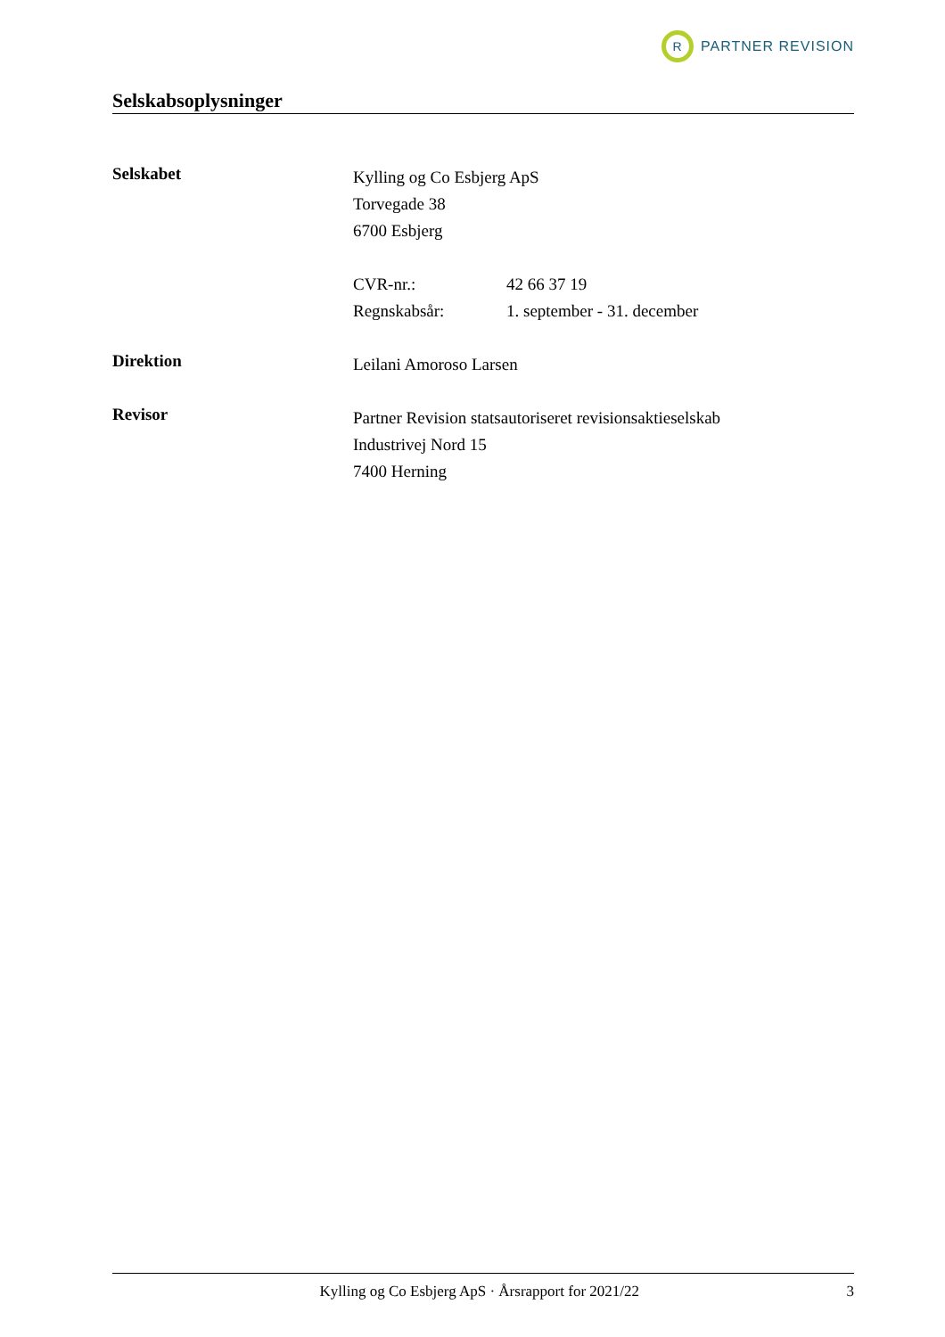R
PARTNER REVISION
Selskabsoplysninger
Selskabet
Kylling og Co Esbjerg ApS
Torvegade 38
6700 Esbjerg
CVR-nr.: 42 66 37 19
Regnskabsår: 1. september - 31. december
Direktion
Leilani Amoroso Larsen
Revisor
Partner Revision statsautoriseret revisionsaktieselskab
Industrivej Nord 15
7400 Herning
Kylling og Co Esbjerg ApS · Årsrapport for 2021/22 3